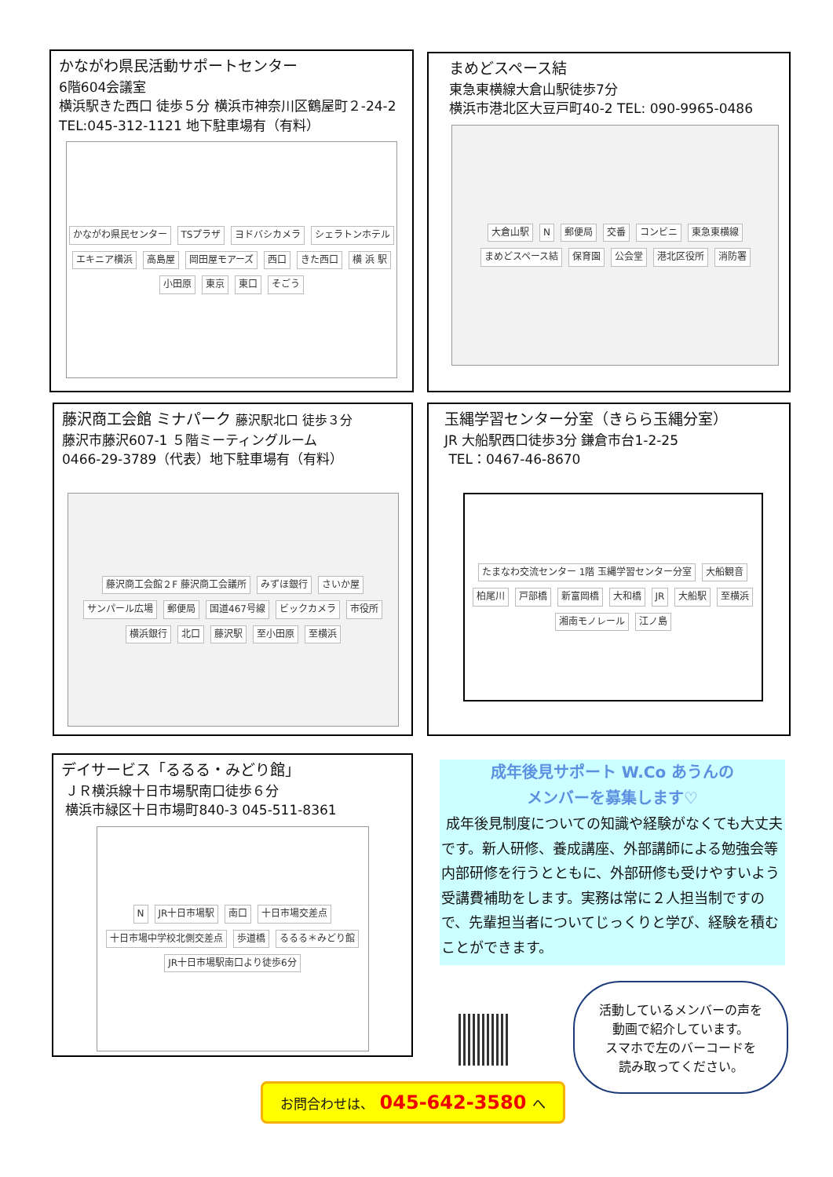かながわ県民活動サポートセンター
6階604会議室
横浜駅きた西口 徒歩５分 横浜市神奈川区鶴屋町２-24-2 TEL:045-312-1121 地下駐車場有（有料）
かながわ県民センター TSプラザ ヨドバシカメラ シェラトンホテル エキニア横浜 高島屋 岡田屋モアーズ 西口 きた西口 横 浜 駅 小田原 東京 東口 そごう
まめどスペース結
東急東横線大倉山駅徒歩7分
横浜市港北区大豆戸町40-2 TEL: 090-9965-0486
大倉山駅 N 郵便局 交番 コンビニ 東急東横線 まめどスペース結 保育園 公会堂 港北区役所 消防署
藤沢商工会館 ミナパーク 藤沢駅北口 徒歩３分
藤沢市藤沢607-1 ５階ミーティングルーム
0466-29-3789（代表）地下駐車場有（有料）
藤沢商工会館２F 藤沢商工会議所 みずほ銀行 さいか屋 サンパール広場 郵便局 国道467号線 ビックカメラ 市役所 横浜銀行 北口 藤沢駅 至小田原 至横浜
玉縄学習センター分室（きらら玉縄分室）
JR 大船駅西口徒歩3分 鎌倉市台1-2-25
TEL：0467-46-8670
たまなわ交流センター 1階 玉縄学習センター分室 大船観音 柏尾川 戸部橋 新富岡橋 大和橋 JR 大船駅 至横浜 湘南モノレール 江ノ島
デイサービス「るるる・みどり館」
ＪＲ横浜線十日市場駅南口徒歩６分
横浜市緑区十日市場町840-3 045-511-8361
N JR十日市場駅 南口 十日市場交差点 十日市場中学校北側交差点 歩道橋 るるる＊みどり館 JR十日市場駅南口より徒歩6分
成年後見サポート W.Co あうんの
メンバーを募集します♡
成年後見制度についての知識や経験がなくても大丈夫です。新人研修、養成講座、外部講師による勉強会等内部研修を行うとともに、外部研修も受けやすいよう受講費補助をします。実務は常に２人担当制ですので、先輩担当者についてじっくりと学び、経験を積むことができます。
活動しているメンバーの声を
動画で紹介しています。
スマホで左のバーコードを
読み取ってください。
お問合わせは、 045-642-3580 へ